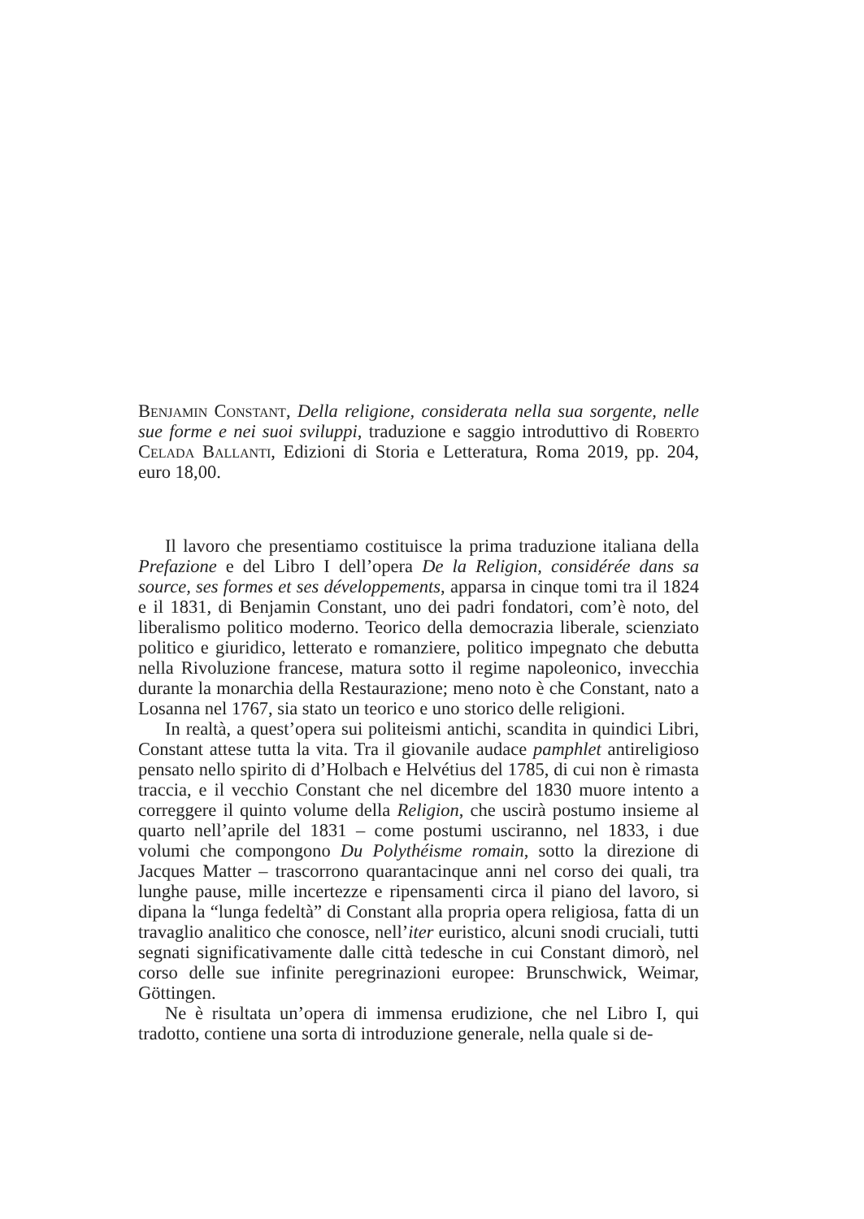Benjamin Constant, Della religione, considerata nella sua sorgente, nelle sue forme e nei suoi sviluppi, traduzione e saggio introduttivo di Roberto Celada Ballanti, Edizioni di Storia e Letteratura, Roma 2019, pp. 204, euro 18,00.
Il lavoro che presentiamo costituisce la prima traduzione italiana della Prefazione e del Libro I dell’opera De la Religion, considérée dans sa source, ses formes et ses développements, apparsa in cinque tomi tra il 1824 e il 1831, di Benjamin Constant, uno dei padri fondatori, com’è noto, del liberalismo politico moderno. Teorico della democrazia liberale, scienziato politico e giuridico, letterato e romanziere, politico impegnato che debutta nella Rivoluzione francese, matura sotto il regime napoleonico, invecchia durante la monarchia della Restaurazione; meno noto è che Constant, nato a Losanna nel 1767, sia stato un teorico e uno storico delle religioni.
In realtà, a quest’opera sui politeismi antichi, scandita in quindici Libri, Constant attese tutta la vita. Tra il giovanile audace pamphlet antireligioso pensato nello spirito di d’Holbach e Helvétius del 1785, di cui non è rimasta traccia, e il vecchio Constant che nel dicembre del 1830 muore intento a correggere il quinto volume della Religion, che uscirà postumo insieme al quarto nell’aprile del 1831 – come postumi usciranno, nel 1833, i due volumi che compongono Du Polythéisme romain, sotto la direzione di Jacques Matter – trascorrono quarantacinque anni nel corso dei quali, tra lunghe pause, mille incertezze e ripensamenti circa il piano del lavoro, si dipana la “lunga fedeltà” di Constant alla propria opera religiosa, fatta di un travaglio analitico che conosce, nell’iter euristico, alcuni snodi cruciali, tutti segnati significativamente dalle città tedesche in cui Constant dimorò, nel corso delle sue infinite peregrinazioni europee: Brunschwick, Weimar, Göttingen.
Ne è risultata un’opera di immensa erudizione, che nel Libro I, qui tradotto, contiene una sorta di introduzione generale, nella quale si de-